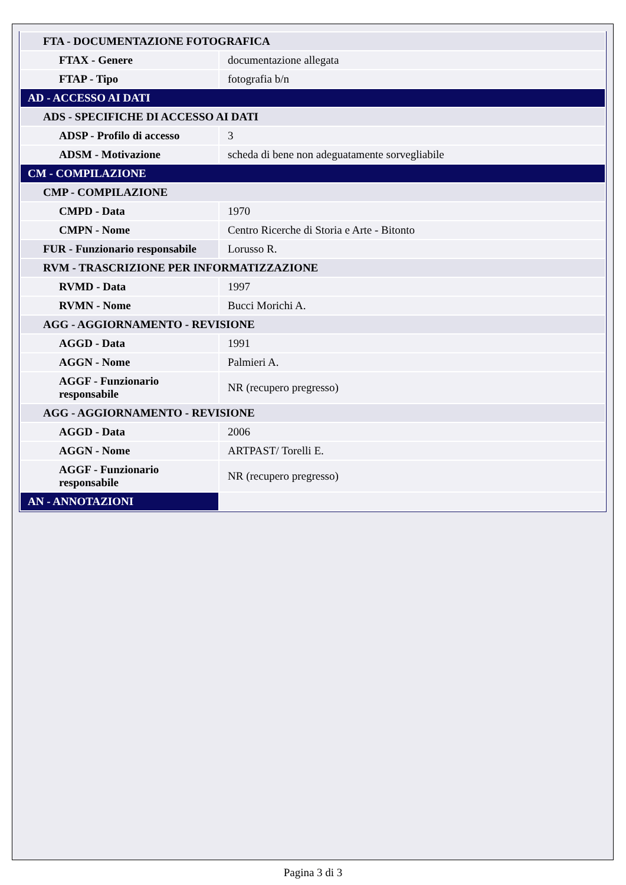| FTA - DOCUMENTAZIONE FOTOGRAFICA | |
| FTAX - Genere | documentazione allegata |
| FTAP - Tipo | fotografia b/n |
| AD - ACCESSO AI DATI | |
| ADS - SPECIFICHE DI ACCESSO AI DATI | |
| ADSP - Profilo di accesso | 3 |
| ADSM - Motivazione | scheda di bene non adeguatamente sorvegliabile |
| CM - COMPILAZIONE | |
| CMP - COMPILAZIONE | |
| CMPD - Data | 1970 |
| CMPN - Nome | Centro Ricerche di Storia e Arte - Bitonto |
| FUR - Funzionario responsabile | Lorusso R. |
| RVM - TRASCRIZIONE PER INFORMATIZZAZIONE | |
| RVMD - Data | 1997 |
| RVMN - Nome | Bucci Morichi A. |
| AGG - AGGIORNAMENTO - REVISIONE | |
| AGGD - Data | 1991 |
| AGGN - Nome | Palmieri A. |
| AGGF - Funzionario responsabile | NR (recupero pregresso) |
| AGG - AGGIORNAMENTO - REVISIONE | |
| AGGD - Data | 2006 |
| AGGN - Nome | ARTPAST/ Torelli E. |
| AGGF - Funzionario responsabile | NR (recupero pregresso) |
| AN - ANNOTAZIONI | |
Pagina 3 di 3